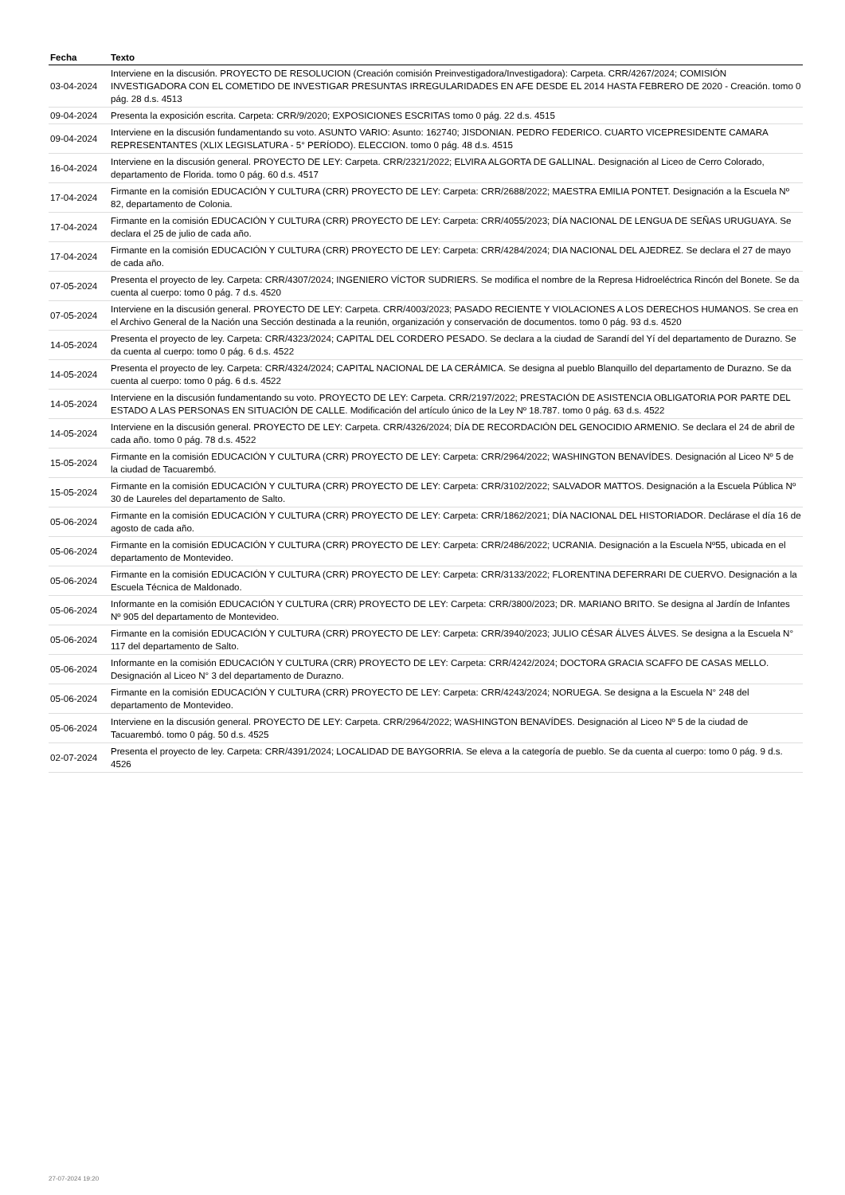| Fecha | Texto |
| --- | --- |
| 03-04-2024 | Interviene en la discusión. PROYECTO DE RESOLUCION (Creación comisión Preinvestigadora/Investigadora): Carpeta. CRR/4267/2024; COMISIÓN INVESTIGADORA CON EL COMETIDO DE INVESTIGAR PRESUNTAS IRREGULARIDADES EN AFE DESDE EL 2014 HASTA FEBRERO DE 2020 - Creación. tomo 0 pág. 28 d.s. 4513 |
| 09-04-2024 | Presenta la exposición escrita. Carpeta: CRR/9/2020; EXPOSICIONES ESCRITAS tomo 0 pág. 22 d.s. 4515 |
| 09-04-2024 | Interviene en la discusión fundamentando su voto. ASUNTO VARIO: Asunto: 162740; JISDONIAN. PEDRO FEDERICO. CUARTO VICEPRESIDENTE CAMARA REPRESENTANTES (XLIX LEGISLATURA - 5° PERÍODO). ELECCION. tomo 0 pág. 48 d.s. 4515 |
| 16-04-2024 | Interviene en la discusión general. PROYECTO DE LEY: Carpeta. CRR/2321/2022; ELVIRA ALGORTA DE GALLINAL. Designación al Liceo de Cerro Colorado, departamento de Florida. tomo 0 pág. 60 d.s. 4517 |
| 17-04-2024 | Firmante en la comisión EDUCACIÓN Y CULTURA (CRR) PROYECTO DE LEY: Carpeta: CRR/2688/2022; MAESTRA EMILIA PONTET. Designación a la Escuela Nº 82, departamento de Colonia. |
| 17-04-2024 | Firmante en la comisión EDUCACIÓN Y CULTURA (CRR) PROYECTO DE LEY: Carpeta: CRR/4055/2023; DÍA NACIONAL DE LENGUA DE SEÑAS URUGUAYA. Se declara el 25 de julio de cada año. |
| 17-04-2024 | Firmante en la comisión EDUCACIÓN Y CULTURA (CRR) PROYECTO DE LEY: Carpeta: CRR/4284/2024; DIA NACIONAL DEL AJEDREZ. Se declara el 27 de mayo de cada año. |
| 07-05-2024 | Presenta el proyecto de ley. Carpeta: CRR/4307/2024; INGENIERO VÍCTOR SUDRIERS. Se modifica el nombre de la Represa Hidroeléctrica Rincón del Bonete. Se da cuenta al cuerpo: tomo 0 pág. 7 d.s. 4520 |
| 07-05-2024 | Interviene en la discusión general. PROYECTO DE LEY: Carpeta. CRR/4003/2023; PASADO RECIENTE Y VIOLACIONES A LOS DERECHOS HUMANOS. Se crea en el Archivo General de la Nación una Sección destinada a la reunión, organización y conservación de documentos. tomo 0 pág. 93 d.s. 4520 |
| 14-05-2024 | Presenta el proyecto de ley. Carpeta: CRR/4323/2024; CAPITAL DEL CORDERO PESADO. Se declara a la ciudad de Sarandí del Yí del departamento de Durazno. Se da cuenta al cuerpo: tomo 0 pág. 6 d.s. 4522 |
| 14-05-2024 | Presenta el proyecto de ley. Carpeta: CRR/4324/2024; CAPITAL NACIONAL DE LA CERÁMICA. Se designa al pueblo Blanquillo del departamento de Durazno. Se da cuenta al cuerpo: tomo 0 pág. 6 d.s. 4522 |
| 14-05-2024 | Interviene en la discusión fundamentando su voto. PROYECTO DE LEY: Carpeta. CRR/2197/2022; PRESTACIÓN DE ASISTENCIA OBLIGATORIA POR PARTE DEL ESTADO A LAS PERSONAS EN SITUACIÓN DE CALLE. Modificación del artículo único de la Ley Nº 18.787. tomo 0 pág. 63 d.s. 4522 |
| 14-05-2024 | Interviene en la discusión general. PROYECTO DE LEY: Carpeta. CRR/4326/2024; DÍA DE RECORDACIÓN DEL GENOCIDIO ARMENIO. Se declara el 24 de abril de cada año. tomo 0 pág. 78 d.s. 4522 |
| 15-05-2024 | Firmante en la comisión EDUCACIÓN Y CULTURA (CRR) PROYECTO DE LEY: Carpeta: CRR/2964/2022; WASHINGTON BENAVÍDES. Designación al Liceo Nº 5 de la ciudad de Tacuarembó. |
| 15-05-2024 | Firmante en la comisión EDUCACIÓN Y CULTURA (CRR) PROYECTO DE LEY: Carpeta: CRR/3102/2022; SALVADOR MATTOS. Designación a la Escuela Pública Nº 30 de Laureles del departamento de Salto. |
| 05-06-2024 | Firmante en la comisión EDUCACIÓN Y CULTURA (CRR) PROYECTO DE LEY: Carpeta: CRR/1862/2021; DÍA NACIONAL DEL HISTORIADOR. Declárase el día 16 de agosto de cada año. |
| 05-06-2024 | Firmante en la comisión EDUCACIÓN Y CULTURA (CRR) PROYECTO DE LEY: Carpeta: CRR/2486/2022; UCRANIA. Designación a la Escuela Nº55, ubicada en el departamento de Montevideo. |
| 05-06-2024 | Firmante en la comisión EDUCACIÓN Y CULTURA (CRR) PROYECTO DE LEY: Carpeta: CRR/3133/2022; FLORENTINA DEFERRARI DE CUERVO. Designación a la Escuela Técnica de Maldonado. |
| 05-06-2024 | Informante en la comisión EDUCACIÓN Y CULTURA (CRR) PROYECTO DE LEY: Carpeta: CRR/3800/2023; DR. MARIANO BRITO. Se designa al Jardín de Infantes Nº 905 del departamento de Montevideo. |
| 05-06-2024 | Firmante en la comisión EDUCACIÓN Y CULTURA (CRR) PROYECTO DE LEY: Carpeta: CRR/3940/2023; JULIO CÉSAR ÁLVES ÁLVES. Se designa a la Escuela N° 117 del departamento de Salto. |
| 05-06-2024 | Informante en la comisión EDUCACIÓN Y CULTURA (CRR) PROYECTO DE LEY: Carpeta: CRR/4242/2024; DOCTORA GRACIA SCAFFO DE CASAS MELLO. Designación al Liceo N° 3 del departamento de Durazno. |
| 05-06-2024 | Firmante en la comisión EDUCACIÓN Y CULTURA (CRR) PROYECTO DE LEY: Carpeta: CRR/4243/2024; NORUEGA. Se designa a la Escuela N° 248 del departamento de Montevideo. |
| 05-06-2024 | Interviene en la discusión general. PROYECTO DE LEY: Carpeta. CRR/2964/2022; WASHINGTON BENAVÍDES. Designación al Liceo Nº 5 de la ciudad de Tacuarembó. tomo 0 pág. 50 d.s. 4525 |
| 02-07-2024 | Presenta el proyecto de ley. Carpeta: CRR/4391/2024; LOCALIDAD DE BAYGORRIA. Se eleva a la categoría de pueblo. Se da cuenta al cuerpo: tomo 0 pág. 9 d.s. 4526 |
27-07-2024 19:20